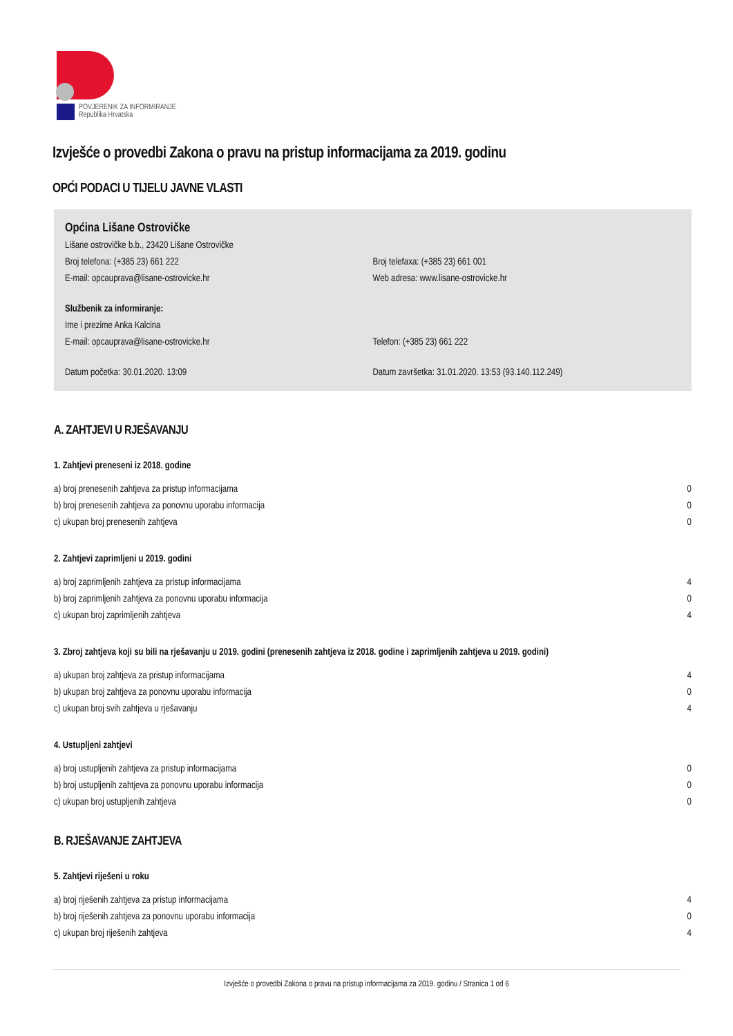POVJERENIK ZA INFORMIRANJE
Republika Hrvatska
Izvješće o provedbi Zakona o pravu na pristup informacijama za 2019. godinu
OPĆI PODACI U TIJELU JAVNE VLASTI
Općina Lišane Ostrovičke
Lišane ostrovičke b.b., 23420 Lišane Ostrovičke
Broj telefona: (+385 23) 661 222 Broj telefaxa: (+385 23) 661 001
E-mail: opcauprava@lisane-ostrovicke.hr Web adresa: www.lisane-ostrovicke.hr
Službenik za informiranje:
Ime i prezime Anka Kalcina
E-mail: opcauprava@lisane-ostrovicke.hr Telefon: (+385 23) 661 222
Datum početka: 30.01.2020. 13:09 Datum završetka: 31.01.2020. 13:53 (93.140.112.249)
A. ZAHTJEVI U RJEŠAVANJU
1. Zahtjevi preneseni iz 2018. godine
| a) broj prenesenih zahtjeva za pristup informacijama | 0 |
| b) broj prenesenih zahtjeva za ponovnu uporabu informacija | 0 |
| c) ukupan broj prenesenih zahtjeva | 0 |
2. Zahtjevi zaprimljeni u 2019. godini
| a) broj zaprimljenih zahtjeva za pristup informacijama | 4 |
| b) broj zaprimljenih zahtjeva za ponovnu uporabu informacija | 0 |
| c) ukupan broj zaprimljenih zahtjeva | 4 |
3. Zbroj zahtjeva koji su bili na rješavanju u 2019. godini (prenesenih zahtjeva iz 2018. godine i zaprimljenih zahtjeva u 2019. godini)
| a) ukupan broj zahtjeva za pristup informacijama | 4 |
| b) ukupan broj zahtjeva za ponovnu uporabu informacija | 0 |
| c) ukupan broj svih zahtjeva u rješavanju | 4 |
4. Ustupljeni zahtjevi
| a) broj ustupljenih zahtjeva za pristup informacijama | 0 |
| b) broj ustupljenih zahtjeva za ponovnu uporabu informacija | 0 |
| c) ukupan broj ustupljenih zahtjeva | 0 |
B. RJEŠAVANJE ZAHTJEVA
5. Zahtjevi riješeni u roku
| a) broj riješenih zahtjeva za pristup informacijama | 4 |
| b) broj riješenih zahtjeva za ponovnu uporabu informacija | 0 |
| c) ukupan broj riješenih zahtjeva | 4 |
Izvješće o provedbi Zakona o pravu na pristup informacijama za 2019. godinu / Stranica 1 od 6